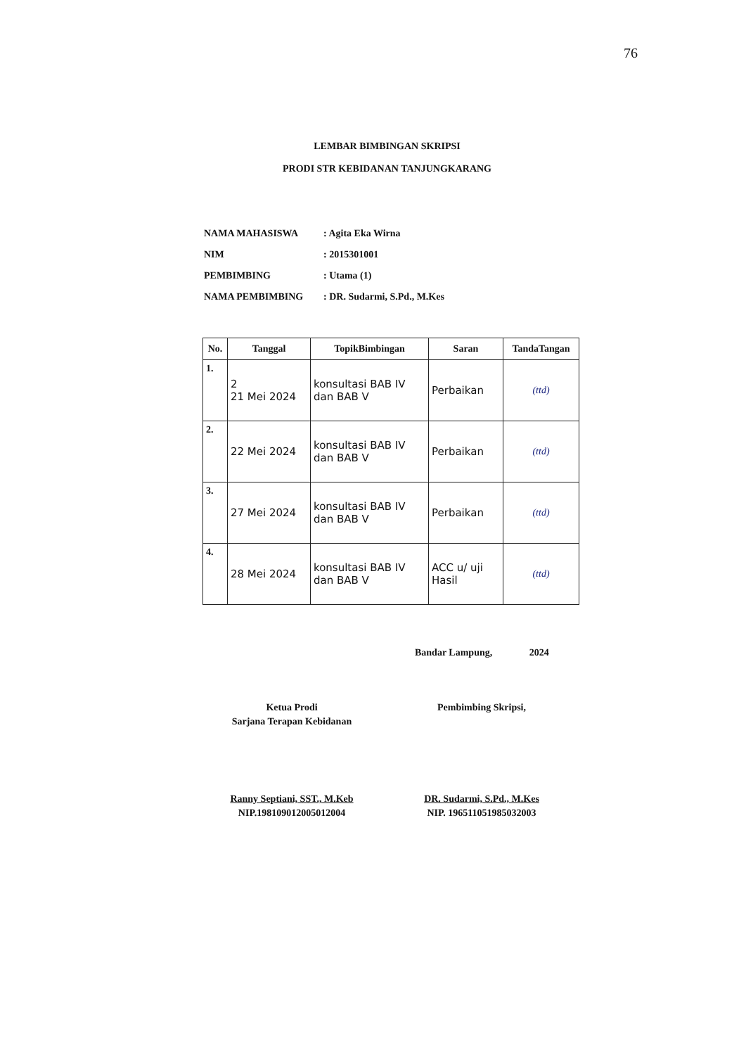76
LEMBAR BIMBINGAN SKRIPSI
PRODI STR KEBIDANAN TANJUNGKARANG
| NAMA MAHASISWA | : Agita Eka Wirna |
| NIM | : 2015301001 |
| PEMBIMBING | : Utama (1) |
| NAMA PEMBIMBING | : DR. Sudarmi, S.Pd., M.Kes |
| No. | Tanggal | TopikBimbingan | Saran | TandaTangan |
| --- | --- | --- | --- | --- |
| 1. | 2 21 Mei 2024 | konsultasi BAB IV dan BAB V | Perbaikan | (ttd) |
| 2. | 22 Mei 2024 | konsultasi BAB IV dan BAB V | Perbaikan | (ttd) |
| 3. | 27 Mei 2024 | konsultasi BAB IV dan BAB V | Perbaikan | (ttd) |
| 4. | 28 Mei 2024 | konsultasi BAB IV dan BAB V | ACC u/ uji Hasil | (ttd) |
Bandar Lampung, 2024
Ketua Prodi
Sarjana Terapan Kebidanan
Ranny Septiani, SST., M.Keb
NIP.198109012005012004
Pembimbing Skripsi,
DR. Sudarmi, S.Pd., M.Kes
NIP. 196511051985032003